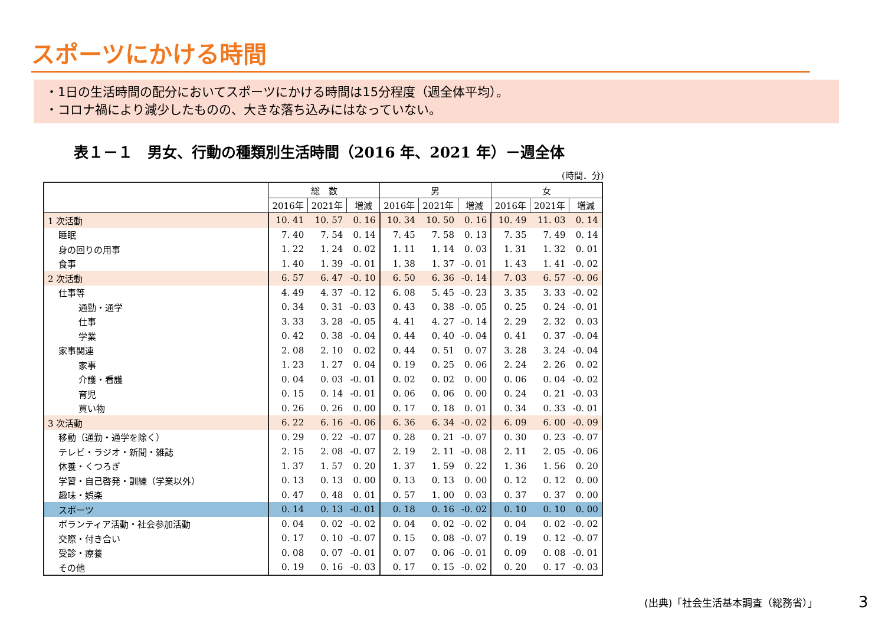スポーツにかける時間
・1日の生活時間の配分においてスポーツにかける時間は15分程度（週全体平均）。
・コロナ禍により減少したものの、大きな落ち込みにはなっていない。
表１－１　男女、行動の種類別生活時間（2016 年、2021 年）－週全体
(時間．分)
| | 総 数 | | | 男 | | | 女 | | |
| --- | --- | --- | --- | --- | --- | --- | --- | --- | --- |
| | 2016年 | 2021年 | 増減 | 2016年 | 2021年 | 増減 | 2016年 | 2021年 | 増減 |
| 1 次活動 | 10. 41 | 10. 57 | 0. 16 | 10. 34 | 10. 50 | 0. 16 | 10. 49 | 11. 03 | 0. 14 |
| 睡眠 | 7. 40 | 7. 54 | 0. 14 | 7. 45 | 7. 58 | 0. 13 | 7. 35 | 7. 49 | 0. 14 |
| 身の回りの用事 | 1. 22 | 1. 24 | 0. 02 | 1. 11 | 1. 14 | 0. 03 | 1. 31 | 1. 32 | 0. 01 |
| 食事 | 1. 40 | 1. 39 | -0. 01 | 1. 38 | 1. 37 | -0. 01 | 1. 43 | 1. 41 | -0. 02 |
| 2 次活動 | 6. 57 | 6. 47 | -0. 10 | 6. 50 | 6. 36 | -0. 14 | 7. 03 | 6. 57 | -0. 06 |
| 仕事等 | 4. 49 | 4. 37 | -0. 12 | 6. 08 | 5. 45 | -0. 23 | 3. 35 | 3. 33 | -0. 02 |
| 通勤・通学 | 0. 34 | 0. 31 | -0. 03 | 0. 43 | 0. 38 | -0. 05 | 0. 25 | 0. 24 | -0. 01 |
| 仕事 | 3. 33 | 3. 28 | -0. 05 | 4. 41 | 4. 27 | -0. 14 | 2. 29 | 2. 32 | 0. 03 |
| 学業 | 0. 42 | 0. 38 | -0. 04 | 0. 44 | 0. 40 | -0. 04 | 0. 41 | 0. 37 | -0. 04 |
| 家事関連 | 2. 08 | 2. 10 | 0. 02 | 0. 44 | 0. 51 | 0. 07 | 3. 28 | 3. 24 | -0. 04 |
| 家事 | 1. 23 | 1. 27 | 0. 04 | 0. 19 | 0. 25 | 0. 06 | 2. 24 | 2. 26 | 0. 02 |
| 介護・看護 | 0. 04 | 0. 03 | -0. 01 | 0. 02 | 0. 02 | 0. 00 | 0. 06 | 0. 04 | -0. 02 |
| 育児 | 0. 15 | 0. 14 | -0. 01 | 0. 06 | 0. 06 | 0. 00 | 0. 24 | 0. 21 | -0. 03 |
| 買い物 | 0. 26 | 0. 26 | 0. 00 | 0. 17 | 0. 18 | 0. 01 | 0. 34 | 0. 33 | -0. 01 |
| 3 次活動 | 6. 22 | 6. 16 | -0. 06 | 6. 36 | 6. 34 | -0. 02 | 6. 09 | 6. 00 | -0. 09 |
| 移動（通勤・通学を除く） | 0. 29 | 0. 22 | -0. 07 | 0. 28 | 0. 21 | -0. 07 | 0. 30 | 0. 23 | -0. 07 |
| テレビ・ラジオ・新聞・雑誌 | 2. 15 | 2. 08 | -0. 07 | 2. 19 | 2. 11 | -0. 08 | 2. 11 | 2. 05 | -0. 06 |
| 休養・くつろぎ | 1. 37 | 1. 57 | 0. 20 | 1. 37 | 1. 59 | 0. 22 | 1. 36 | 1. 56 | 0. 20 |
| 学習・自己啓発・訓練（学業以外） | 0. 13 | 0. 13 | 0. 00 | 0. 13 | 0. 13 | 0. 00 | 0. 12 | 0. 12 | 0. 00 |
| 趣味・娯楽 | 0. 47 | 0. 48 | 0. 01 | 0. 57 | 1. 00 | 0. 03 | 0. 37 | 0. 37 | 0. 00 |
| スポーツ | 0. 14 | 0. 13 | -0. 01 | 0. 18 | 0. 16 | -0. 02 | 0. 10 | 0. 10 | 0. 00 |
| ボランティア活動・社会参加活動 | 0. 04 | 0. 02 | -0. 02 | 0. 04 | 0. 02 | -0. 02 | 0. 04 | 0. 02 | -0. 02 |
| 交際・付き合い | 0. 17 | 0. 10 | -0. 07 | 0. 15 | 0. 08 | -0. 07 | 0. 19 | 0. 12 | -0. 07 |
| 受診・療養 | 0. 08 | 0. 07 | -0. 01 | 0. 07 | 0. 06 | -0. 01 | 0. 09 | 0. 08 | -0. 01 |
| その他 | 0. 19 | 0. 16 | -0. 03 | 0. 17 | 0. 15 | -0. 02 | 0. 20 | 0. 17 | -0. 03 |
(出典)「社会生活基本調査（総務省）」
3